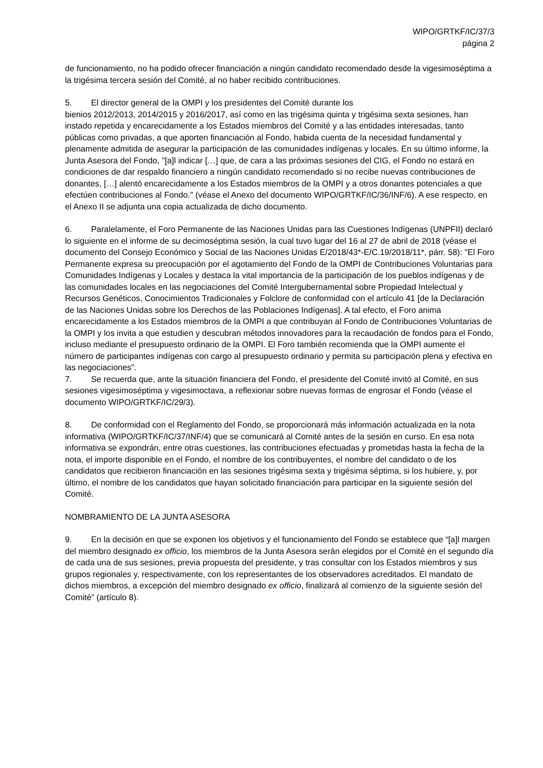WIPO/GRTKF/IC/37/3
página 2
de funcionamiento, no ha podido ofrecer financiación a ningún candidato recomendado desde la vigesimoséptima a la trigésima tercera sesión del Comité, al no haber recibido contribuciones.
5. El director general de la OMPI y los presidentes del Comité durante los
bienios 2012/2013, 2014/2015 y 2016/2017, así como en las trigésima quinta y trigésima sexta sesiones, han instado repetida y encarecidamente a los Estados miembros del Comité y a las entidades interesadas, tanto públicas como privadas, a que aporten financiación al Fondo, habida cuenta de la necesidad fundamental y plenamente admitida de asegurar la participación de las comunidades indígenas y locales. En su último informe, la Junta Asesora del Fondo, "[a]l indicar […] que, de cara a las próximas sesiones del CIG, el Fondo no estará en condiciones de dar respaldo financiero a ningún candidato recomendado si no recibe nuevas contribuciones de donantes, […] alentó encarecidamente a los Estados miembros de la OMPI y a otros donantes potenciales a que efectúen contribuciones al Fondo." (véase el Anexo del documento WIPO/GRTKF/IC/36/INF/6). A ese respecto, en el Anexo II se adjunta una copia actualizada de dicho documento.
6. Paralelamente, el Foro Permanente de las Naciones Unidas para las Cuestiones Indígenas (UNPFII) declaró lo siguiente en el informe de su decimoséptima sesión, la cual tuvo lugar del 16 al 27 de abril de 2018 (véase el documento del Consejo Económico y Social de las Naciones Unidas E/2018/43*-E/C.19/2018/11*, párr. 58): "El Foro Permanente expresa su preocupación por el agotamiento del Fondo de la OMPI de Contribuciones Voluntarias para Comunidades Indígenas y Locales y destaca la vital importancia de la participación de los pueblos indígenas y de las comunidades locales en las negociaciones del Comité Intergubernamental sobre Propiedad Intelectual y Recursos Genéticos, Conocimientos Tradicionales y Folclore de conformidad con el artículo 41 [de la Declaración de las Naciones Unidas sobre los Derechos de las Poblaciones Indígenas]. A tal efecto, el Foro anima encarecidamente a los Estados miembros de la OMPI a que contribuyan al Fondo de Contribuciones Voluntarias de la OMPI y los invita a que estudien y descubran métodos innovadores para la recaudación de fondos para el Fondo, incluso mediante el presupuesto ordinario de la OMPI. El Foro también recomienda que la OMPI aumente el número de participantes indígenas con cargo al presupuesto ordinario y permita su participación plena y efectiva en las negociaciones".
7. Se recuerda que, ante la situación financiera del Fondo, el presidente del Comité invitó al Comité, en sus sesiones vigesimoséptima y vigesimoctava, a reflexionar sobre nuevas formas de engrosar el Fondo (véase el documento WIPO/GRTKF/IC/29/3).
8. De conformidad con el Reglamento del Fondo, se proporcionará más información actualizada en la nota informativa (WIPO/GRTKF/IC/37/INF/4) que se comunicará al Comité antes de la sesión en curso. En esa nota informativa se expondrán, entre otras cuestiones, las contribuciones efectuadas y prometidas hasta la fecha de la nota, el importe disponible en el Fondo, el nombre de los contribuyentes, el nombre del candidato o de los candidatos que recibieron financiación en las sesiones trigésima sexta y trigésima séptima, si los hubiere, y, por último, el nombre de los candidatos que hayan solicitado financiación para participar en la siguiente sesión del Comité.
NOMBRAMIENTO DE LA JUNTA ASESORA
9. En la decisión en que se exponen los objetivos y el funcionamiento del Fondo se establece que “[a]l margen del miembro designado ex officio, los miembros de la Junta Asesora serán elegidos por el Comité en el segundo día de cada una de sus sesiones, previa propuesta del presidente, y tras consultar con los Estados miembros y sus grupos regionales y, respectivamente, con los representantes de los observadores acreditados. El mandato de dichos miembros, a excepción del miembro designado ex officio, finalizará al comienzo de la siguiente sesión del Comité” (artículo 8).